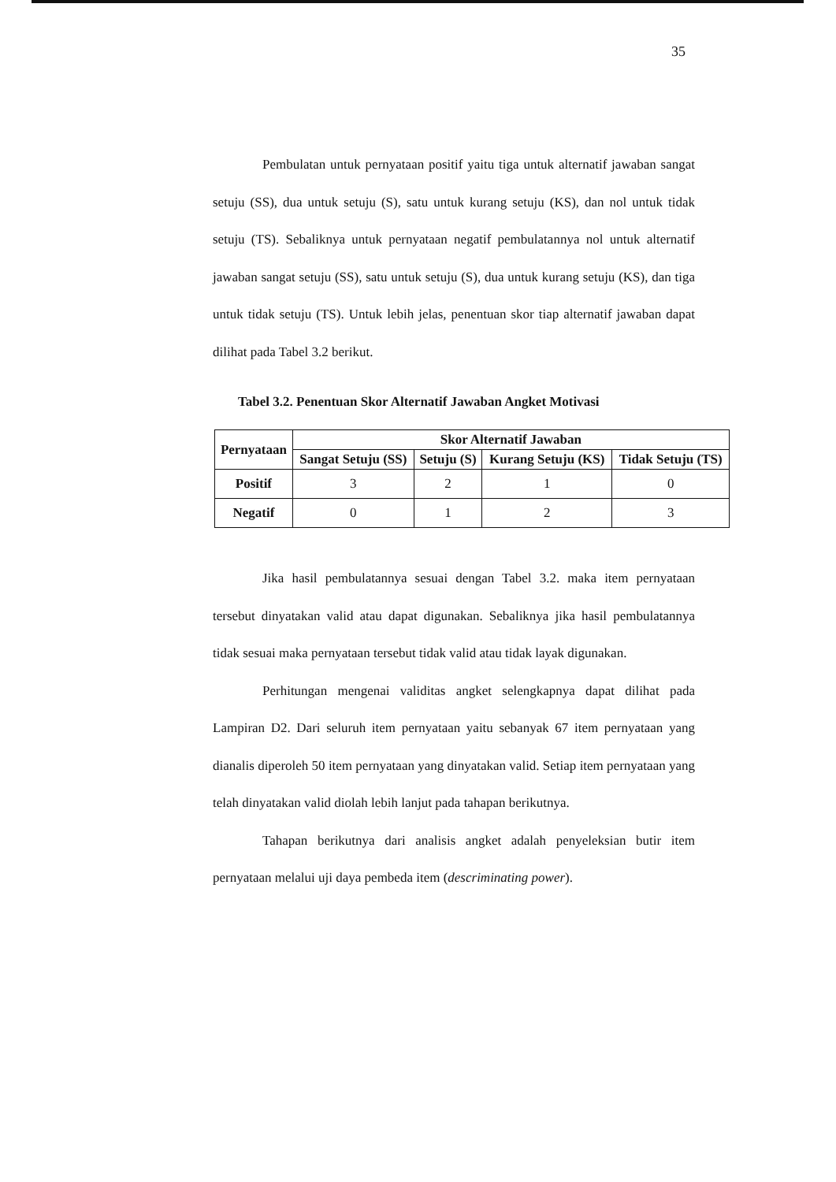35
Pembulatan untuk pernyataan positif yaitu tiga untuk alternatif jawaban sangat setuju (SS), dua untuk setuju (S), satu untuk kurang setuju (KS), dan nol untuk tidak setuju (TS). Sebaliknya untuk pernyataan negatif pembulatannya nol untuk alternatif jawaban sangat setuju (SS), satu untuk setuju (S), dua untuk kurang setuju (KS), dan tiga untuk tidak setuju (TS). Untuk lebih jelas, penentuan skor tiap alternatif jawaban dapat dilihat pada Tabel 3.2 berikut.
Tabel 3.2. Penentuan Skor Alternatif Jawaban Angket Motivasi
| Pernyataan | Skor Alternatif Jawaban | | | |
| --- | --- | --- | --- | --- |
| | Sangat Setuju (SS) | Setuju (S) | Kurang Setuju (KS) | Tidak Setuju (TS) |
| Positif | 3 | 2 | 1 | 0 |
| Negatif | 0 | 1 | 2 | 3 |
Jika hasil pembulatannya sesuai dengan Tabel 3.2. maka item pernyataan tersebut dinyatakan valid atau dapat digunakan. Sebaliknya jika hasil pembulatannya tidak sesuai maka pernyataan tersebut tidak valid atau tidak layak digunakan.
Perhitungan mengenai validitas angket selengkapnya dapat dilihat pada Lampiran D2. Dari seluruh item pernyataan yaitu sebanyak 67 item pernyataan yang dianalis diperoleh 50 item pernyataan yang dinyatakan valid. Setiap item pernyataan yang telah dinyatakan valid diolah lebih lanjut pada tahapan berikutnya.
Tahapan berikutnya dari analisis angket adalah penyeleksian butir item pernyataan melalui uji daya pembeda item (descriminating power).